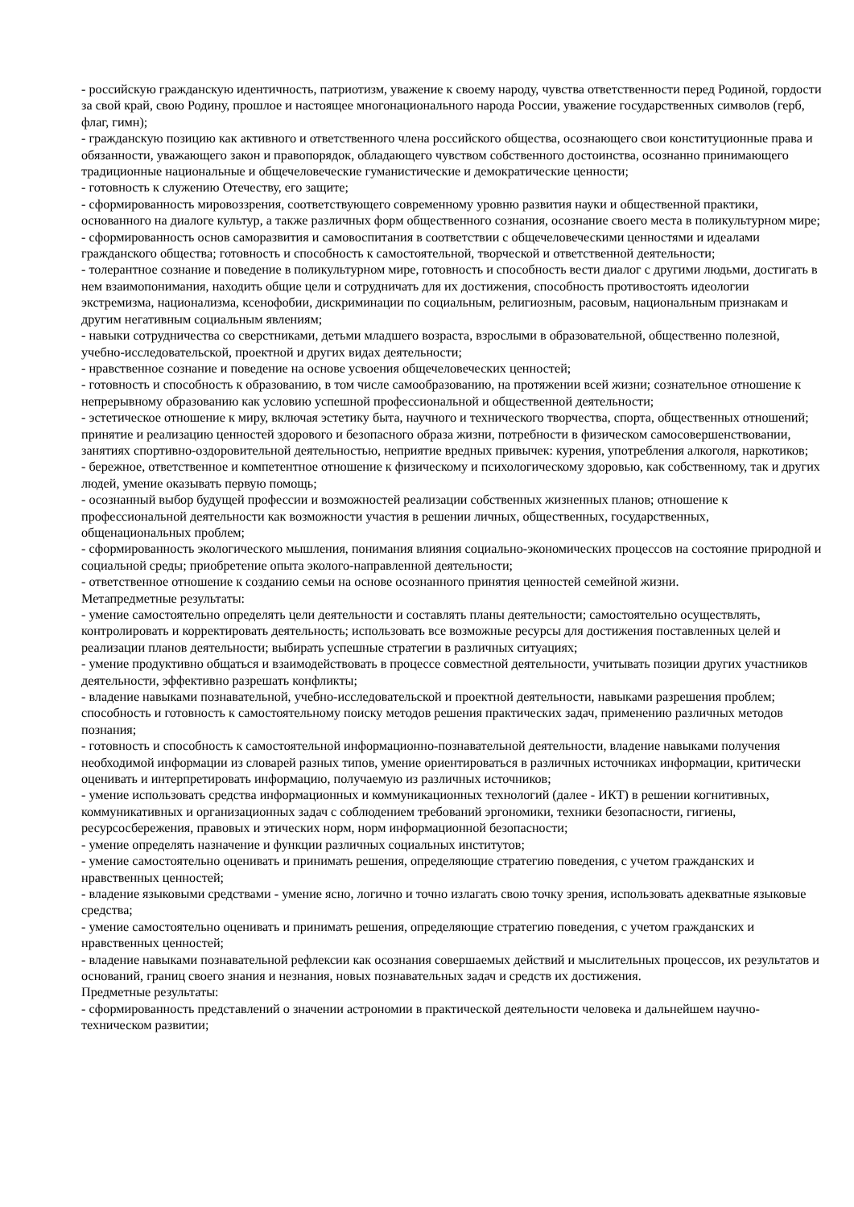- российскую гражданскую идентичность, патриотизм, уважение к своему народу, чувства ответственности перед Родиной, гордости за свой край, свою Родину, прошлое и настоящее многонационального народа России, уважение государственных символов (герб, флаг, гимн);
- гражданскую позицию как активного и ответственного члена российского общества, осознающего свои конституционные права и обязанности, уважающего закон и правопорядок, обладающего чувством собственного достоинства, осознанно принимающего традиционные национальные и общечеловеческие гуманистические и демократические ценности;
- готовность к служению Отечеству, его защите;
- сформированность мировоззрения, соответствующего современному уровню развития науки и общественной практики, основанного на диалоге культур, а также различных форм общественного сознания, осознание своего места в поликультурном мире;
- сформированность основ саморазвития и самовоспитания в соответствии с общечеловеческими ценностями и идеалами гражданского общества; готовность и способность к самостоятельной, творческой и ответственной деятельности;
- толерантное сознание и поведение в поликультурном мире, готовность и способность вести диалог с другими людьми, достигать в нем взаимопонимания, находить общие цели и сотрудничать для их достижения, способность противостоять идеологии экстремизма, национализма, ксенофобии, дискриминации по социальным, религиозным, расовым, национальным признакам и другим негативным социальным явлениям;
- навыки сотрудничества со сверстниками, детьми младшего возраста, взрослыми в образовательной, общественно полезной, учебно-исследовательской, проектной и других видах деятельности;
- нравственное сознание и поведение на основе усвоения общечеловеческих ценностей;
- готовность и способность к образованию, в том числе самообразованию, на протяжении всей жизни; сознательное отношение к непрерывному образованию как условию успешной профессиональной и общественной деятельности;
- эстетическое отношение к миру, включая эстетику быта, научного и технического творчества, спорта, общественных отношений; принятие и реализацию ценностей здорового и безопасного образа жизни, потребности в физическом самосовершенствовании, занятиях спортивно-оздоровительной деятельностью, неприятие вредных привычек: курения, употребления алкоголя, наркотиков;
- бережное, ответственное и компетентное отношение к физическому и психологическому здоровью, как собственному, так и других людей, умение оказывать первую помощь;
- осознанный выбор будущей профессии и возможностей реализации собственных жизненных планов; отношение к профессиональной деятельности как возможности участия в решении личных, общественных, государственных, общенациональных проблем;
- сформированность экологического мышления, понимания влияния социально-экономических процессов на состояние природной и социальной среды; приобретение опыта эколого-направленной деятельности;
- ответственное отношение к созданию семьи на основе осознанного принятия ценностей семейной жизни.
Метапредметные результаты:
- умение самостоятельно определять цели деятельности и составлять планы деятельности; самостоятельно осуществлять, контролировать и корректировать деятельность; использовать все возможные ресурсы для достижения поставленных целей и реализации планов деятельности; выбирать успешные стратегии в различных ситуациях;
- умение продуктивно общаться и взаимодействовать в процессе совместной деятельности, учитывать позиции других участников деятельности, эффективно разрешать конфликты;
- владение навыками познавательной, учебно-исследовательской и проектной деятельности, навыками разрешения проблем; способность и готовность к самостоятельному поиску методов решения практических задач, применению различных методов познания;
- готовность и способность к самостоятельной информационно-познавательной деятельности, владение навыками получения необходимой информации из словарей разных типов, умение ориентироваться в различных источниках информации, критически оценивать и интерпретировать информацию, получаемую из различных источников;
- умение использовать средства информационных и коммуникационных технологий (далее - ИКТ) в решении когнитивных, коммуникативных и организационных задач с соблюдением требований эргономики, техники безопасности, гигиены, ресурсосбережения, правовых и этических норм, норм информационной безопасности;
- умение определять назначение и функции различных социальных институтов;
- умение самостоятельно оценивать и принимать решения, определяющие стратегию поведения, с учетом гражданских и нравственных ценностей;
- владение языковыми средствами - умение ясно, логично и точно излагать свою точку зрения, использовать адекватные языковые средства;
- умение самостоятельно оценивать и принимать решения, определяющие стратегию поведения, с учетом гражданских и нравственных ценностей;
- владение навыками познавательной рефлексии как осознания совершаемых действий и мыслительных процессов, их результатов и оснований, границ своего знания и незнания, новых познавательных задач и средств их достижения.
Предметные результаты:
- сформированность представлений о значении астрономии в практической деятельности человека и дальнейшем научно-техническом развитии;